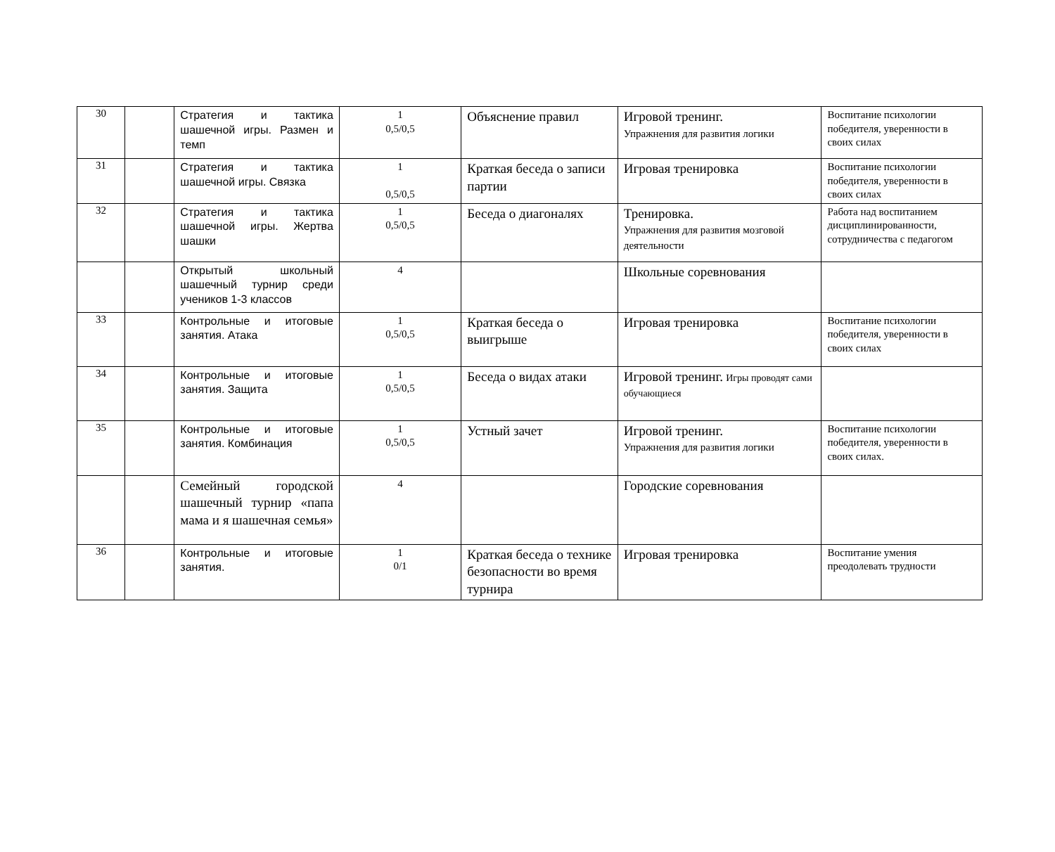| 30 | | Стратегия и тактика шашечной игры. Размен и темп | 1 0,5/0,5 | Объяснение правил | Игровой тренинг. Упражнения для развития логики | Воспитание психологии победителя, уверенности в своих силах |
| 31 | | Стратегия и тактика шашечной игры. Связка | 1 0,5/0,5 | Краткая беседа о записи партии | Игровая тренировка | Воспитание психологии победителя, уверенности в своих силах |
| 32 | | Стратегия и тактика шашечной игры. Жертва шашки | 1 0,5/0,5 | Беседа о диагоналях | Тренировка. Упражнения для развития мозговой деятельности | Работа над воспитанием дисциплинированности, сотрудничества с педагогом |
| | | Открытый школьный шашечный турнир среди учеников 1-3 классов | 4 | | Школьные соревнования | |
| 33 | | Контрольные и итоговые занятия. Атака | 1 0,5/0,5 | Краткая беседа о выигрыше | Игровая тренировка | Воспитание психологии победителя, уверенности в своих силах |
| 34 | | Контрольные и итоговые занятия. Защита | 1 0,5/0,5 | Беседа о видах атаки | Игровой тренинг. Игры проводят сами обучающиеся | |
| 35 | | Контрольные и итоговые занятия. Комбинация | 1 0,5/0,5 | Устный зачет | Игровой тренинг. Упражнения для развития логики | Воспитание психологии победителя, уверенности в своих силах. |
| | | Семейный городской шашечный турнир «папа мама и я шашечная семья» | 4 | | Городские соревнования | |
| 36 | | Контрольные и итоговые занятия. | 1 0/1 | Краткая беседа о технике безопасности во время турнира | Игровая тренировка | Воспитание умения преодолевать трудности |